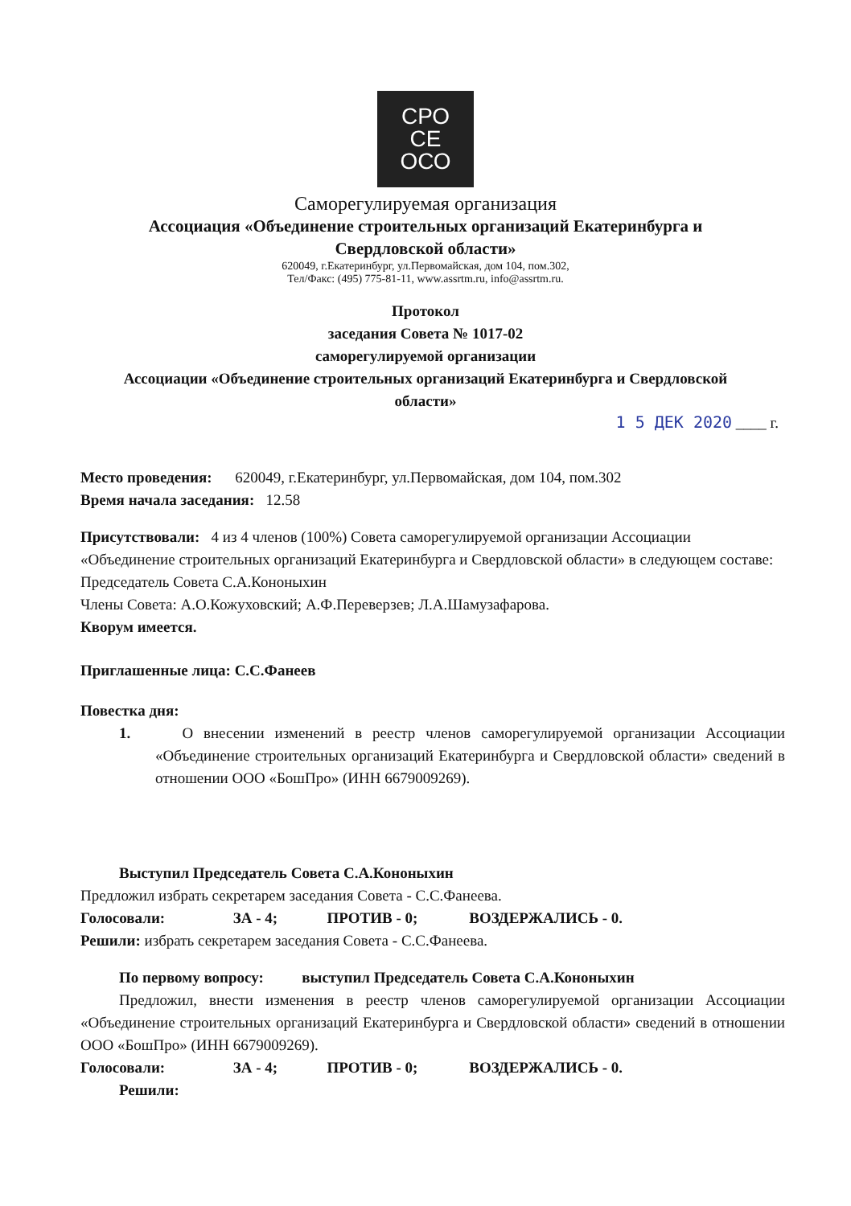СРО
СЕ
ОСО
Саморегулируемая организация
Ассоциация «Объединение строительных организаций Екатеринбурга и
Свердловской области»
620049, г.Екатеринбург, ул.Первомайская, дом 104, пом.302,
Тел/Факс: (495) 775-81-11, www.assrtm.ru, info@assrtm.ru.
Протокол
заседания Совета № 1017-02
саморегулируемой организации
Ассоциации «Объединение строительных организаций Екатеринбурга и Свердловской
области»
1 5 ДЕК 2020 ____ г.
Место проведения: 620049, г.Екатеринбург, ул.Первомайская, дом 104, пом.302
Время начала заседания: 12.58
Присутствовали: 4 из 4 членов (100%) Совета саморегулируемой организации Ассоциации «Объединение строительных организаций Екатеринбурга и Свердловской области» в следующем составе:
Председатель Совета С.А.Кононыхин
Члены Совета: А.О.Кожуховский; А.Ф.Переверзев; Л.А.Шамузафарова.
Кворум имеется.
Приглашенные лица: С.С.Фанеев
Повестка дня:
1. О внесении изменений в реестр членов саморегулируемой организации Ассоциации «Объединение строительных организаций Екатеринбурга и Свердловской области» сведений в отношении ООО «БошПро» (ИНН 6679009269).
Выступил Председатель Совета С.А.Кононыхин
Предложил избрать секретарем заседания Совета - С.С.Фанеева.
Голосовали: ЗА - 4; ПРОТИВ - 0; ВОЗДЕРЖАЛИСЬ - 0.
Решили: избрать секретарем заседания Совета - С.С.Фанеева.
По первому вопросу: выступил Председатель Совета С.А.Кононыхин
Предложил, внести изменения в реестр членов саморегулируемой организации Ассоциации «Объединение строительных организаций Екатеринбурга и Свердловской области» сведений в отношении ООО «БошПро» (ИНН 6679009269).
Голосовали: ЗА - 4; ПРОТИВ - 0; ВОЗДЕРЖАЛИСЬ - 0.
Решили: